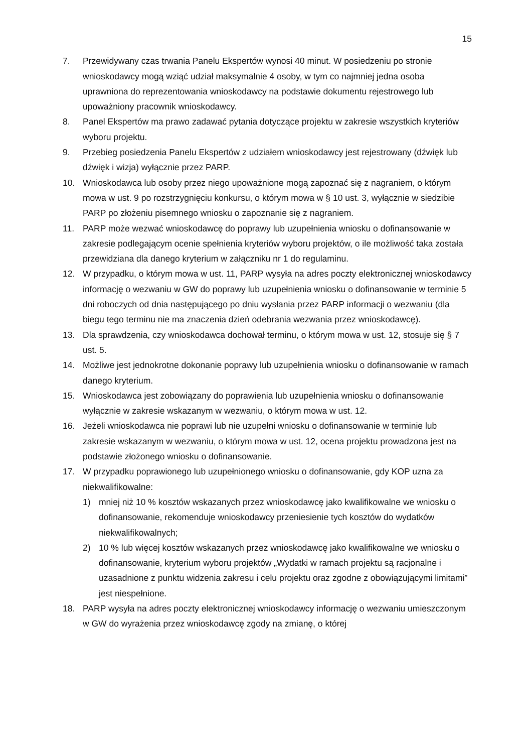15
7. Przewidywany czas trwania Panelu Ekspertów wynosi 40 minut. W posiedzeniu po stronie wnioskodawcy mogą wziąć udział maksymalnie 4 osoby, w tym co najmniej jedna osoba uprawniona do reprezentowania wnioskodawcy na podstawie dokumentu rejestrowego lub upoważniony pracownik wnioskodawcy.
8. Panel Ekspertów ma prawo zadawać pytania dotyczące projektu w zakresie wszystkich kryteriów wyboru projektu.
9. Przebieg posiedzenia Panelu Ekspertów z udziałem wnioskodawcy jest rejestrowany (dźwięk lub dźwięk i wizja) wyłącznie przez PARP.
10. Wnioskodawca lub osoby przez niego upoważnione mogą zapoznać się z nagraniem, o którym mowa w ust. 9 po rozstrzygnięciu konkursu, o którym mowa w § 10 ust. 3, wyłącznie w siedzibie PARP po złożeniu pisemnego wniosku o zapoznanie się z nagraniem.
11. PARP może wezwać wnioskodawcę do poprawy lub uzupełnienia wniosku o dofinansowanie w zakresie podlegającym ocenie spełnienia kryteriów wyboru projektów, o ile możliwość taka została przewidziana dla danego kryterium w załączniku nr 1 do regulaminu.
12. W przypadku, o którym mowa w ust. 11, PARP wysyła na adres poczty elektronicznej wnioskodawcy informację o wezwaniu w GW do poprawy lub uzupełnienia wniosku o dofinansowanie w terminie 5 dni roboczych od dnia następującego po dniu wysłania przez PARP informacji o wezwaniu (dla biegu tego terminu nie ma znaczenia dzień odebrania wezwania przez wnioskodawcę).
13. Dla sprawdzenia, czy wnioskodawca dochował terminu, o którym mowa w ust. 12, stosuje się § 7 ust. 5.
14. Możliwe jest jednokrotne dokonanie poprawy lub uzupełnienia wniosku o dofinansowanie w ramach danego kryterium.
15. Wnioskodawca jest zobowiązany do poprawienia lub uzupełnienia wniosku o dofinansowanie wyłącznie w zakresie wskazanym w wezwaniu, o którym mowa w ust. 12.
16. Jeżeli wnioskodawca nie poprawi lub nie uzupełni wniosku o dofinansowanie w terminie lub zakresie wskazanym w wezwaniu, o którym mowa w ust. 12, ocena projektu prowadzona jest na podstawie złożonego wniosku o dofinansowanie.
17. W przypadku poprawionego lub uzupełnionego wniosku o dofinansowanie, gdy KOP uzna za niekwalifikowalne:
1) mniej niż 10 % kosztów wskazanych przez wnioskodawcę jako kwalifikowalne we wniosku o dofinansowanie, rekomenduje wnioskodawcy przeniesienie tych kosztów do wydatków niekwalifikowalnych;
2) 10 % lub więcej kosztów wskazanych przez wnioskodawcę jako kwalifikowalne we wniosku o dofinansowanie, kryterium wyboru projektów „Wydatki w ramach projektu są racjonalne i uzasadnione z punktu widzenia zakresu i celu projektu oraz zgodne z obowiązującymi limitami” jest niespełnione.
18. PARP wysyła na adres poczty elektronicznej wnioskodawcy informację o wezwaniu umieszczonym w GW do wyrażenia przez wnioskodawcę zgody na zmianę, o której